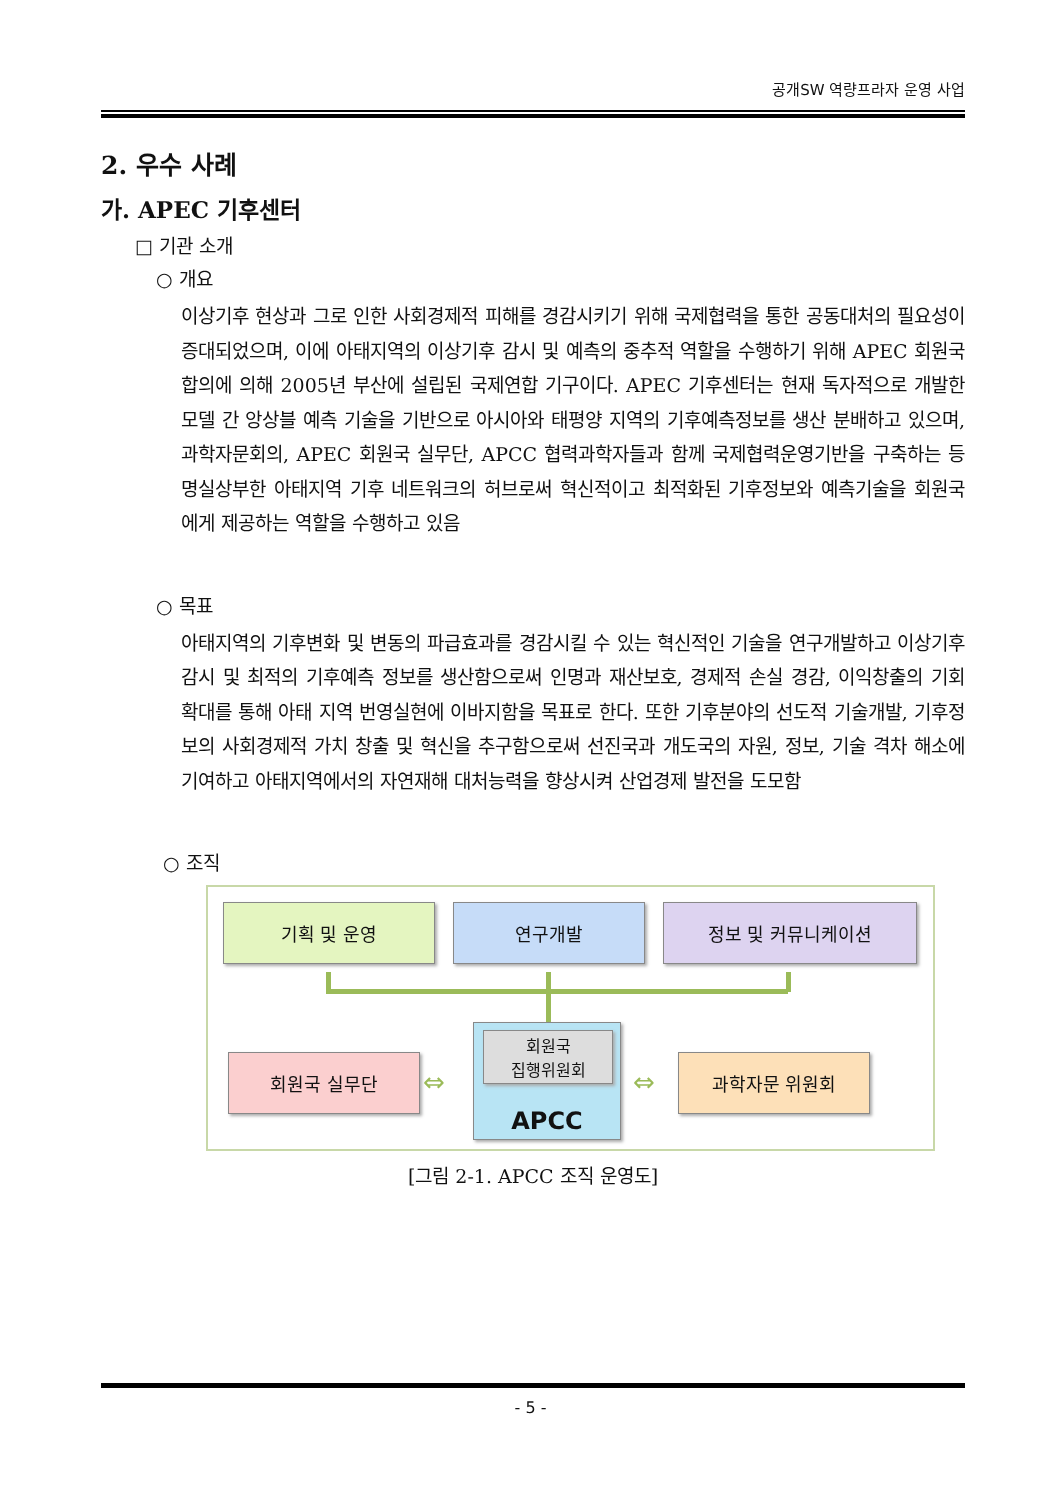공개SW 역량프라자 운영 사업
2. 우수 사례
가. APEC 기후센터
□ 기관 소개
○ 개요
이상기후 현상과 그로 인한 사회경제적 피해를 경감시키기 위해 국제협력을 통한 공동대처의 필요성이 증대되었으며, 이에 아태지역의 이상기후 감시 및 예측의 중추적 역할을 수행하기 위해 APEC 회원국 합의에 의해 2005년 부산에 설립된 국제연합 기구이다. APEC 기후센터는 현재 독자적으로 개발한 모델 간 앙상블 예측 기술을 기반으로 아시아와 태평양 지역의 기후예측정보를 생산 분배하고 있으며, 과학자문회의, APEC 회원국 실무단, APCC 협력과학자들과 함께 국제협력운영기반을 구축하는 등 명실상부한 아태지역 기후 네트워크의 허브로써 혁신적이고 최적화된 기후정보와 예측기술을 회원국에게 제공하는 역할을 수행하고 있음
○ 목표
아태지역의 기후변화 및 변동의 파급효과를 경감시킬 수 있는 혁신적인 기술을 연구개발하고 이상기후 감시 및 최적의 기후예측 정보를 생산함으로써 인명과 재산보호, 경제적 손실 경감, 이익창출의 기회 확대를 통해 아태 지역 번영실현에 이바지함을 목표로 한다. 또한 기후분야의 선도적 기술개발, 기후정보의 사회경제적 가치 창출 및 혁신을 추구함으로써 선진국과 개도국의 자원, 정보, 기술 격차 해소에 기여하고 아태지역에서의 자연재해 대처능력을 향상시켜 산업경제 발전을 도모함
○ 조직
기획 및 운영 연구개발 정보 및 커뮤니케이션
APCC
회원국
집행위원회
회원국 실무단 과학자문 위원회
⇔ ⇔
[그림 2-1. APCC 조직 운영도]
- 5 -